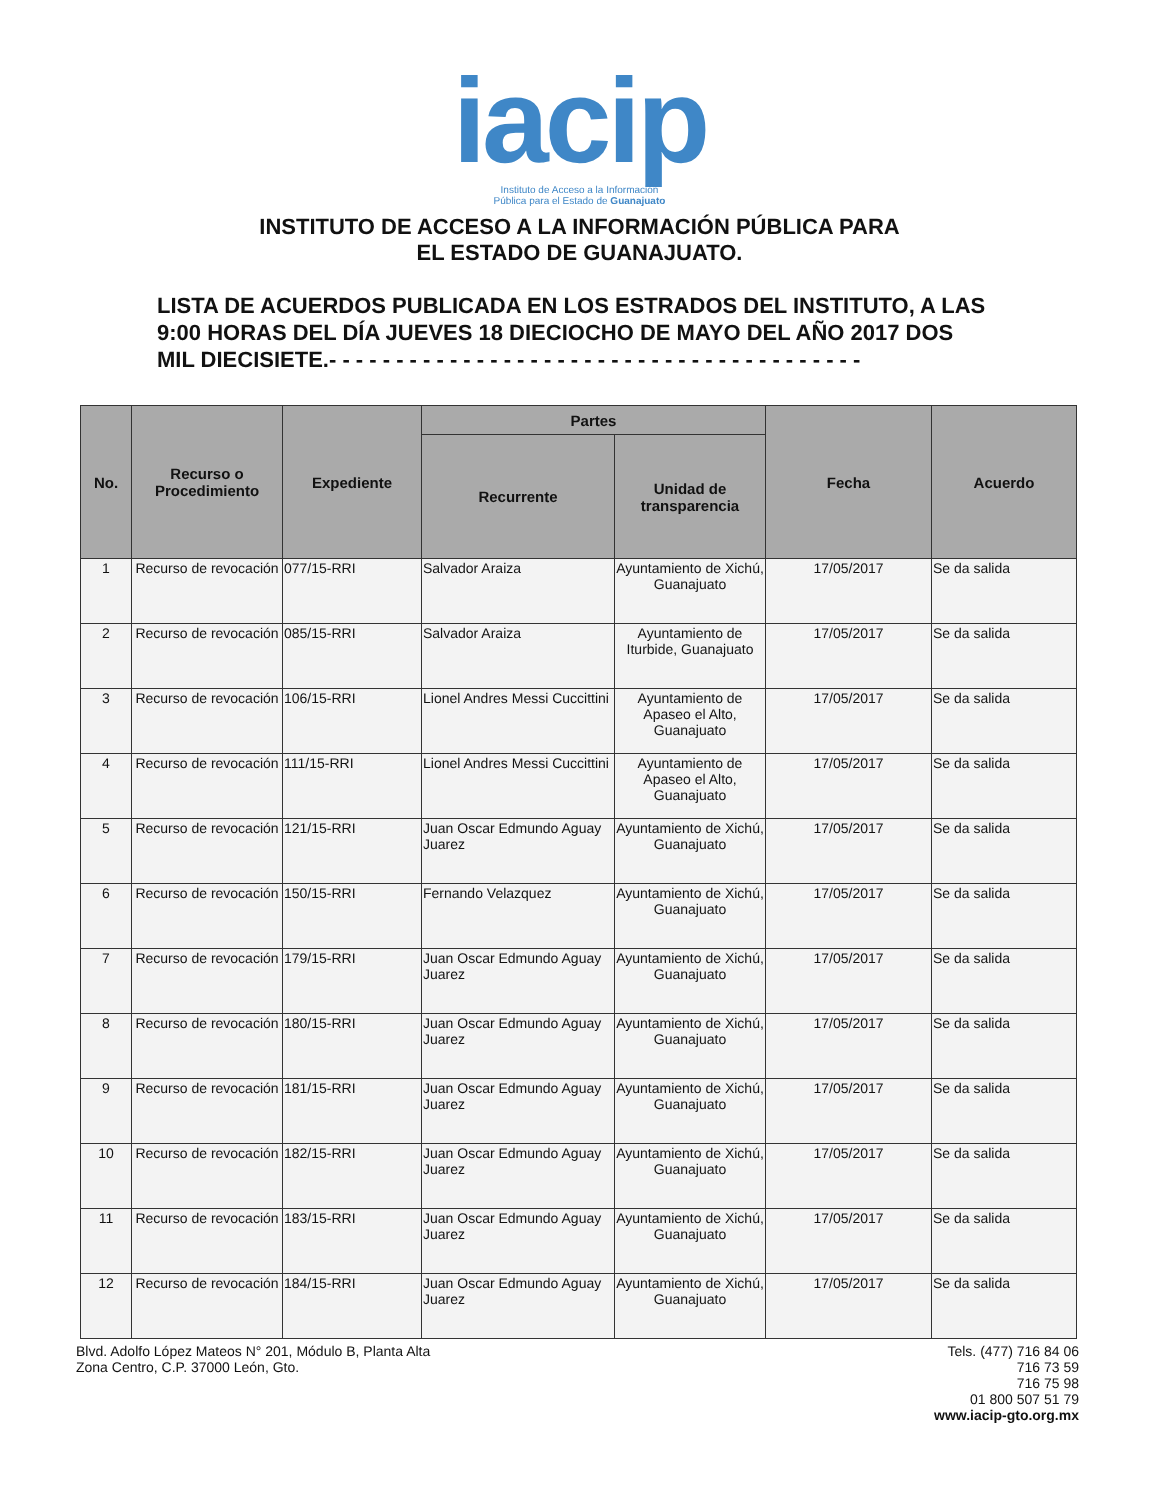iacip
Instituto de Acceso a la Información
Pública para el Estado de Guanajuato
INSTITUTO DE ACCESO A LA INFORMACIÓN PÚBLICA PARA
EL ESTADO DE GUANAJUATO.
LISTA DE ACUERDOS PUBLICADA EN LOS ESTRADOS DEL INSTITUTO, A LAS 9:00 HORAS DEL DÍA JUEVES 18 DIECIOCHO DE MAYO DEL AÑO 2017 DOS MIL DIECISIETE.- - - - - - - - - - - - - - - - - - - - - - - - - - - - - - - - - - - - - - - -
| No. | Recurso o Procedimiento | Expediente | Partes | | Fecha | Acuerdo |
| --- | --- | --- | --- | --- | --- | --- |
| | | | Recurrente | Unidad de transparencia | | |
| 1 | Recurso de revocación | 077/15-RRI | Salvador Araiza | Ayuntamiento de Xichú, Guanajuato | 17/05/2017 | Se da salida |
| 2 | Recurso de revocación | 085/15-RRI | Salvador Araiza | Ayuntamiento de Iturbide, Guanajuato | 17/05/2017 | Se da salida |
| 3 | Recurso de revocación | 106/15-RRI | Lionel Andres Messi Cuccittini | Ayuntamiento de Apaseo el Alto, Guanajuato | 17/05/2017 | Se da salida |
| 4 | Recurso de revocación | 111/15-RRI | Lionel Andres Messi Cuccittini | Ayuntamiento de Apaseo el Alto, Guanajuato | 17/05/2017 | Se da salida |
| 5 | Recurso de revocación | 121/15-RRI | Juan Oscar Edmundo Aguay Juarez | Ayuntamiento de Xichú, Guanajuato | 17/05/2017 | Se da salida |
| 6 | Recurso de revocación | 150/15-RRI | Fernando Velazquez | Ayuntamiento de Xichú, Guanajuato | 17/05/2017 | Se da salida |
| 7 | Recurso de revocación | 179/15-RRI | Juan Oscar Edmundo Aguay Juarez | Ayuntamiento de Xichú, Guanajuato | 17/05/2017 | Se da salida |
| 8 | Recurso de revocación | 180/15-RRI | Juan Oscar Edmundo Aguay Juarez | Ayuntamiento de Xichú, Guanajuato | 17/05/2017 | Se da salida |
| 9 | Recurso de revocación | 181/15-RRI | Juan Oscar Edmundo Aguay Juarez | Ayuntamiento de Xichú, Guanajuato | 17/05/2017 | Se da salida |
| 10 | Recurso de revocación | 182/15-RRI | Juan Oscar Edmundo Aguay Juarez | Ayuntamiento de Xichú, Guanajuato | 17/05/2017 | Se da salida |
| 11 | Recurso de revocación | 183/15-RRI | Juan Oscar Edmundo Aguay Juarez | Ayuntamiento de Xichú, Guanajuato | 17/05/2017 | Se da salida |
| 12 | Recurso de revocación | 184/15-RRI | Juan Oscar Edmundo Aguay Juarez | Ayuntamiento de Xichú, Guanajuato | 17/05/2017 | Se da salida |
Blvd. Adolfo López Mateos N° 201, Módulo B, Planta Alta
Zona Centro, C.P. 37000 León, Gto.
Tels. (477) 716 84 06
716 73 59
716 75 98
01 800 507 51 79
www.iacip-gto.org.mx